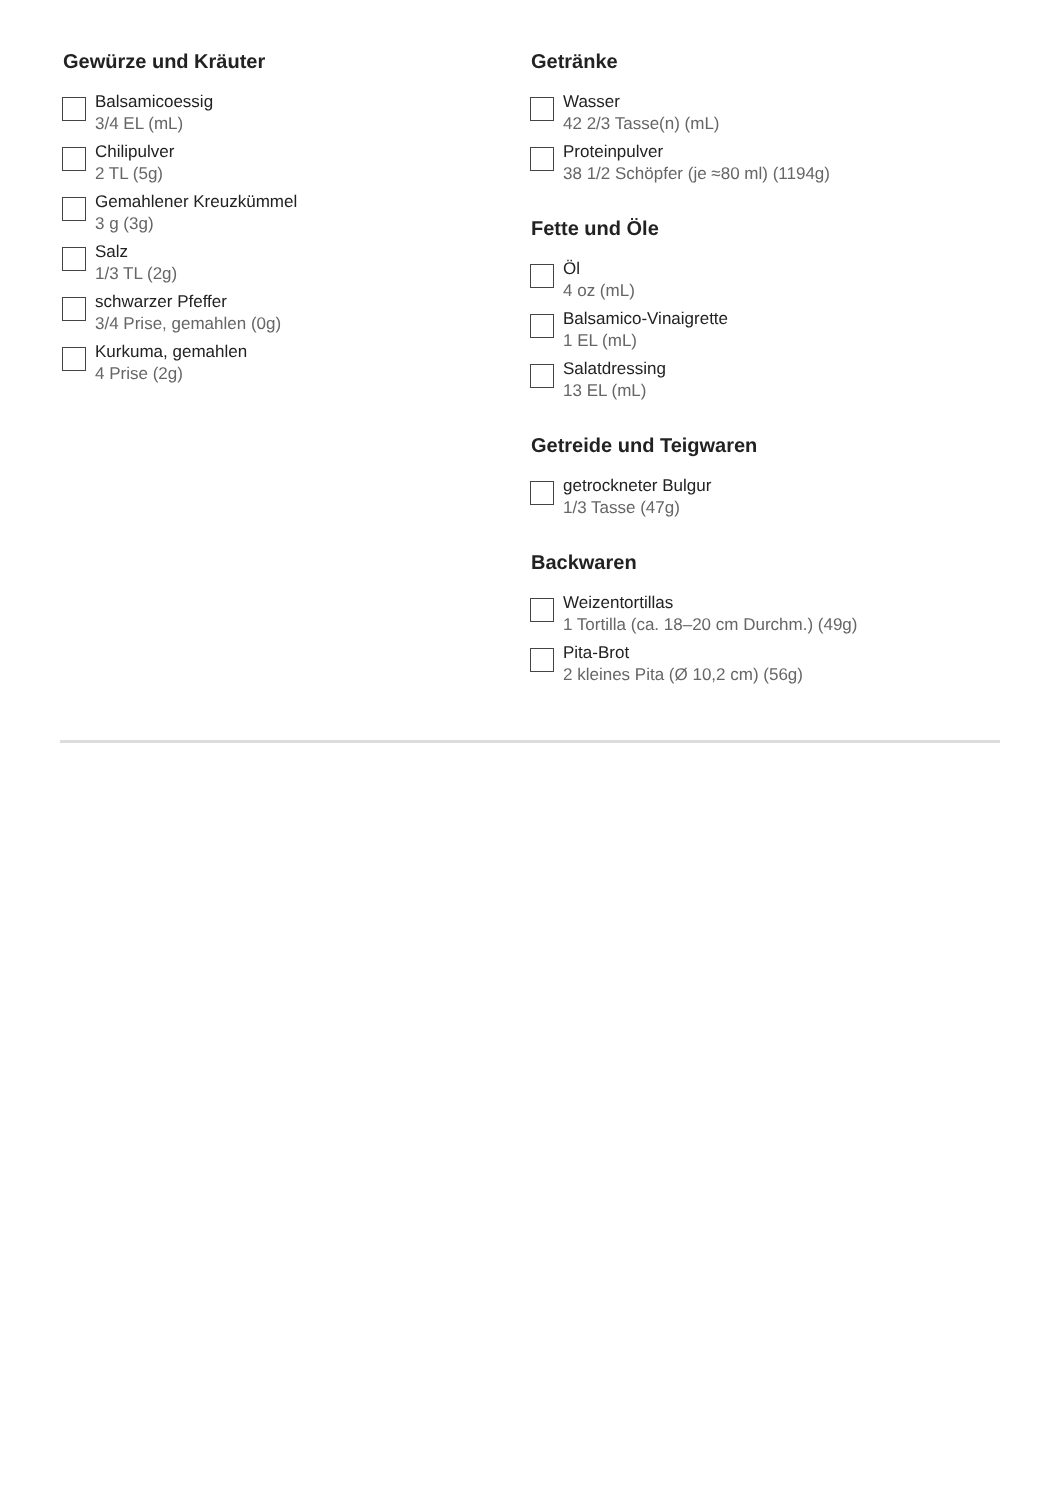Gewürze und Kräuter
Balsamicoessig
3/4 EL (mL)
Chilipulver
2 TL (5g)
Gemahlener Kreuzkümmel
3 g (3g)
Salz
1/3 TL (2g)
schwarzer Pfeffer
3/4 Prise, gemahlen (0g)
Kurkuma, gemahlen
4 Prise (2g)
Getränke
Wasser
42 2/3 Tasse(n) (mL)
Proteinpulver
38 1/2 Schöpfer (je ≈80 ml) (1194g)
Fette und Öle
Öl
4 oz (mL)
Balsamico-Vinaigrette
1 EL (mL)
Salatdressing
13 EL (mL)
Getreide und Teigwaren
getrockneter Bulgur
1/3 Tasse (47g)
Backwaren
Weizentortillas
1 Tortilla (ca. 18–20 cm Durchm.) (49g)
Pita-Brot
2 kleines Pita (Ø 10,2 cm) (56g)